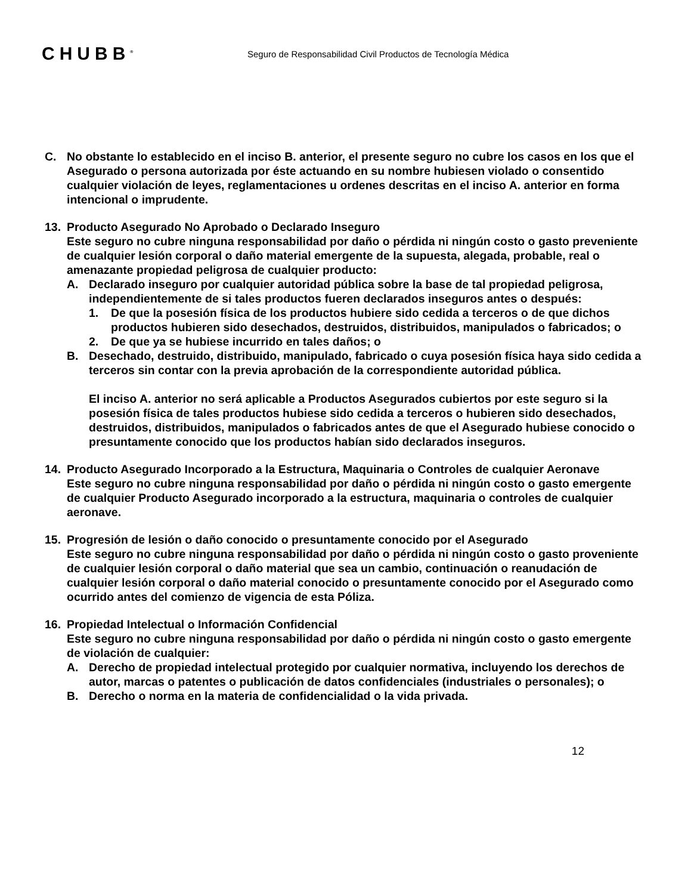CHUBB<sup>®</sup>
Seguro de Responsabilidad Civil Productos de Tecnología Médica
C. No obstante lo establecido en el inciso B. anterior, el presente seguro no cubre los casos en los que el Asegurado o persona autorizada por éste actuando en su nombre hubiesen violado o consentido cualquier violación de leyes, reglamentaciones u ordenes descritas en el inciso A. anterior en forma intencional o imprudente.
13. Producto Asegurado No Aprobado o Declarado Inseguro
Este seguro no cubre ninguna responsabilidad por daño o pérdida ni ningún costo o gasto preveniente de cualquier lesión corporal o daño material emergente de la supuesta, alegada, probable, real o amenazante propiedad peligrosa de cualquier producto:
A. Declarado inseguro por cualquier autoridad pública sobre la base de tal propiedad peligrosa, independientemente de si tales productos fueren declarados inseguros antes o después:
1. De que la posesión física de los productos hubiere sido cedida a terceros o de que dichos productos hubieren sido desechados, destruidos, distribuidos, manipulados o fabricados; o
2. De que ya se hubiese incurrido en tales daños; o
B. Desechado, destruido, distribuido, manipulado, fabricado o cuya posesión física haya sido cedida a terceros sin contar con la previa aprobación de la correspondiente autoridad pública.
El inciso A. anterior no será aplicable a Productos Asegurados cubiertos por este seguro si la posesión física de tales productos hubiese sido cedida a terceros o hubieren sido desechados, destruidos, distribuidos, manipulados o fabricados antes de que el Asegurado hubiese conocido o presuntamente conocido que los productos habían sido declarados inseguros.
14. Producto Asegurado Incorporado a la Estructura, Maquinaria o Controles de cualquier Aeronave
Este seguro no cubre ninguna responsabilidad por daño o pérdida ni ningún costo o gasto emergente de cualquier Producto Asegurado incorporado a la estructura, maquinaria o controles de cualquier aeronave.
15. Progresión de lesión o daño conocido o presuntamente conocido por el Asegurado
Este seguro no cubre ninguna responsabilidad por daño o pérdida ni ningún costo o gasto proveniente de cualquier lesión corporal o daño material que sea un cambio, continuación o reanudación de cualquier lesión corporal o daño material conocido o presuntamente conocido por el Asegurado como ocurrido antes del comienzo de vigencia de esta Póliza.
16. Propiedad Intelectual o Información Confidencial
Este seguro no cubre ninguna responsabilidad por daño o pérdida ni ningún costo o gasto emergente de violación de cualquier:
A. Derecho de propiedad intelectual protegido por cualquier normativa, incluyendo los derechos de autor, marcas o patentes o publicación de datos confidenciales (industriales o personales); o
B. Derecho o norma en la materia de confidencialidad o la vida privada.
12